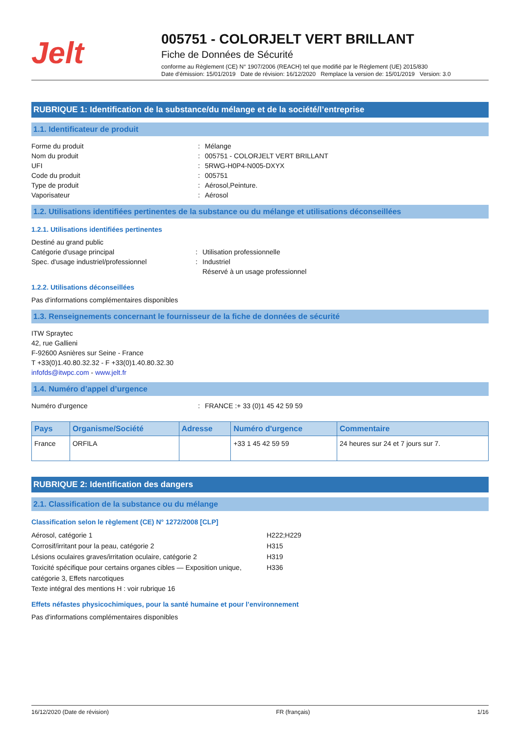Jelt
005751 - COLORJELT VERT BRILLANT
Fiche de Données de Sécurité
conforme au Règlement (CE) N° 1907/2006 (REACH) tel que modifié par le Règlement (UE) 2015/830
Date d'émission: 15/01/2019 Date de révision: 16/12/2020 Remplace la version de: 15/01/2019 Version: 3.0
RUBRIQUE 1: Identification de la substance/du mélange et de la société/l’entreprise
1.1. Identificateur de produit
Forme du produit: Mélange
Nom du produit: 005751 - COLORJELT VERT BRILLANT
UFI: 5RWG-H0P4-N005-DXYX
Code du produit: 005751
Type de produit: Aérosol,Peinture.
Vaporisateur: Aérosol
1.2. Utilisations identifiées pertinentes de la substance ou du mélange et utilisations déconseillées
1.2.1. Utilisations identifiées pertinentes
Destiné au grand public
Catégorie d'usage principal: Utilisation professionnelle
Spec. d'usage industriel/professionnel: Industriel
Réservé à un usage professionnel
1.2.2. Utilisations déconseillées
Pas d'informations complémentaires disponibles
1.3. Renseignements concernant le fournisseur de la fiche de données de sécurité
ITW Spraytec
42, rue Gallieni
F-92600 Asnières sur Seine - France
T +33(0)1.40.80.32.32 - F +33(0)1.40.80.32.30
infofds@itwpc.com - www.jelt.fr
1.4. Numéro d’appel d’urgence
Numéro d'urgence: FRANCE :+ 33 (0)1 45 42 59 59
| Pays | Organisme/Société | Adresse | Numéro d'urgence | Commentaire |
| --- | --- | --- | --- | --- |
| France | ORFILA | | +33 1 45 42 59 59 | 24 heures sur 24 et 7 jours sur 7. |
RUBRIQUE 2: Identification des dangers
2.1. Classification de la substance ou du mélange
Classification selon le règlement (CE) N° 1272/2008 [CLP]
Aérosol, catégorie 1 H222;H229
Corrosif/irritant pour la peau, catégorie 2 H315
Lésions oculaires graves/irritation oculaire, catégorie 2 H319
Toxicité spécifique pour certains organes cibles — Exposition unique, catégorie 3, Effets narcotiques H336
Texte intégral des mentions H : voir rubrique 16
Effets néfastes physicochimiques, pour la santé humaine et pour l’environnement
Pas d'informations complémentaires disponibles
16/12/2020 (Date de révision) FR (français) 1/16